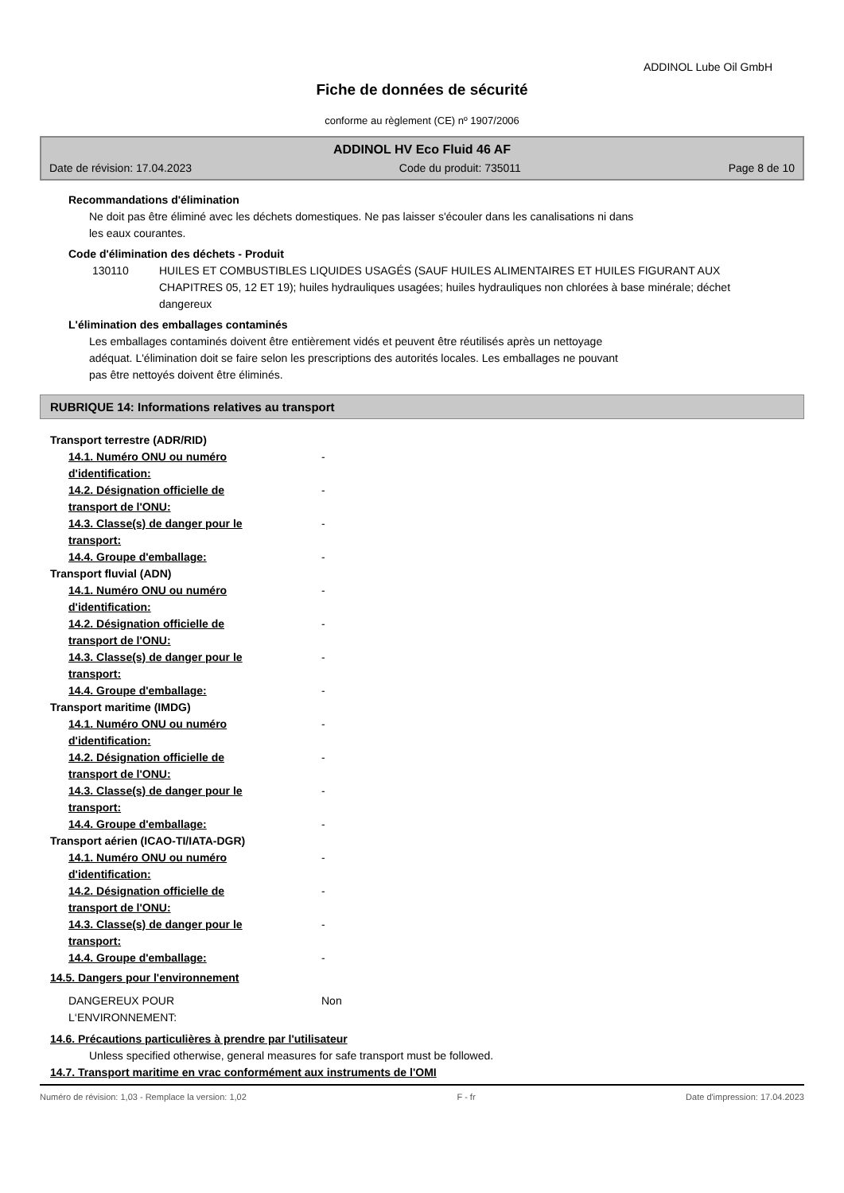ADDINOL Lube Oil GmbH
Fiche de données de sécurité
conforme au règlement (CE) nº 1907/2006
ADDINOL HV Eco Fluid 46 AF
Date de révision: 17.04.2023 Code du produit: 735011 Page 8 de 10
Recommandations d'élimination
Ne doit pas être éliminé avec les déchets domestiques. Ne pas laisser s'écouler dans les canalisations ni dans
les eaux courantes.
Code d'élimination des déchets - Produit
130110 HUILES ET COMBUSTIBLES LIQUIDES USAGÉS (SAUF HUILES ALIMENTAIRES ET HUILES FIGURANT AUX CHAPITRES 05, 12 ET 19); huiles hydrauliques usagées; huiles hydrauliques non chlorées à base minérale; déchet dangereux
L'élimination des emballages contaminés
Les emballages contaminés doivent être entièrement vidés et peuvent être réutilisés après un nettoyage
adéquat. L'élimination doit se faire selon les prescriptions des autorités locales. Les emballages ne pouvant
pas être nettoyés doivent être éliminés.
RUBRIQUE 14: Informations relatives au transport
Transport terrestre (ADR/RID)
14.1. Numéro ONU ou numéro d'identification: -
14.2. Désignation officielle de transport de l'ONU: -
14.3. Classe(s) de danger pour le transport: -
14.4. Groupe d'emballage: -
Transport fluvial (ADN)
14.1. Numéro ONU ou numéro d'identification: -
14.2. Désignation officielle de transport de l'ONU: -
14.3. Classe(s) de danger pour le transport: -
14.4. Groupe d'emballage: -
Transport maritime (IMDG)
14.1. Numéro ONU ou numéro d'identification: -
14.2. Désignation officielle de transport de l'ONU: -
14.3. Classe(s) de danger pour le transport: -
14.4. Groupe d'emballage: -
Transport aérien (ICAO-TI/IATA-DGR)
14.1. Numéro ONU ou numéro d'identification: -
14.2. Désignation officielle de transport de l'ONU: -
14.3. Classe(s) de danger pour le transport: -
14.4. Groupe d'emballage: -
14.5. Dangers pour l'environnement
DANGEREUX POUR L‘ENVIRONNEMENT: Non
14.6. Précautions particulières à prendre par l'utilisateur
Unless specified otherwise, general measures for safe transport must be followed.
14.7. Transport maritime en vrac conformément aux instruments de l'OMI
Numéro de révision: 1,03 - Remplace la version: 1,02 F - fr Date d'impression: 17.04.2023